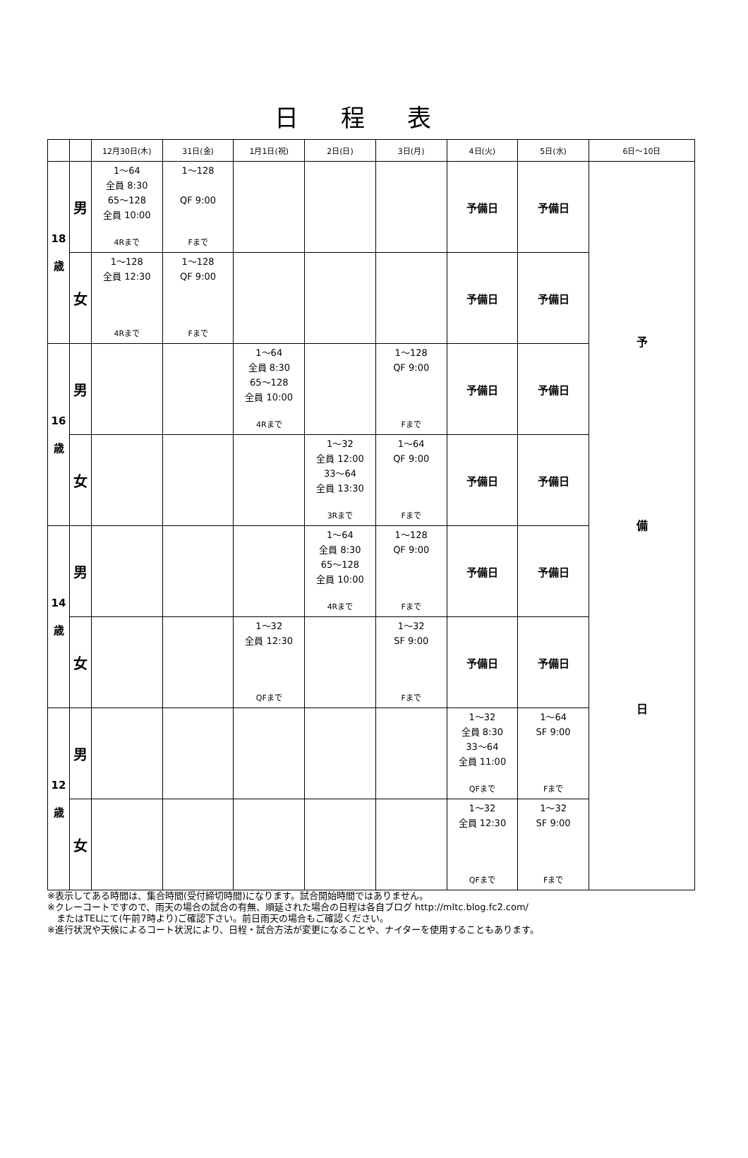日程表
| | | 12月30日(木) | 31日(金) | 1月1日(祝) | 2日(日) | 3日(月) | 4日(火) | 5日(水) | 6日～10日 |
| --- | --- | --- | --- | --- | --- | --- | --- | --- | --- |
| 18 歳 | 男 | 1～64 全員 8:30 65～128 全員 10:00 4Rまで | 1～128 QF 9:00 Fまで | | | | 予備日 | 予備日 | 予 備 日 |
| | 女 | 1～128 全員 12:30 4Rまで | 1～128 QF 9:00 Fまで | | | | 予備日 | 予備日 | |
| 16 歳 | 男 | | | 1～64 全員 8:30 65～128 全員 10:00 4Rまで | | 1～128 QF 9:00 Fまで | 予備日 | 予備日 | |
| | 女 | | | | 1～32 全員 12:00 33～64 全員 13:30 3Rまで | 1～64 QF 9:00 Fまで | 予備日 | 予備日 | |
| 14 歳 | 男 | | | | 1～64 全員 8:30 65～128 全員 10:00 4Rまで | 1～128 QF 9:00 Fまで | 予備日 | 予備日 | |
| | 女 | | | 1～32 全員 12:30 QFまで | | 1～32 SF 9:00 Fまで | 予備日 | 予備日 | |
| 12 歳 | 男 | | | | | | 1～32 全員 8:30 33～64 全員 11:00 QFまで | 1～64 SF 9:00 Fまで | |
| | 女 | | | | | | 1～32 全員 12:30 QFまで | 1～32 SF 9:00 Fまで | |
※表示してある時間は、集合時間(受付締切時間)になります。試合開始時間ではありません。
※クレーコートですので、雨天の場合の試合の有無、順延された場合の日程は各自ブログ http://mltc.blog.fc2.com/
　またはTELにて(午前7時より)ご確認下さい。前日雨天の場合もご確認ください。
※進行状況や天候によるコート状況により、日程・試合方法が変更になることや、ナイターを使用することもあります。